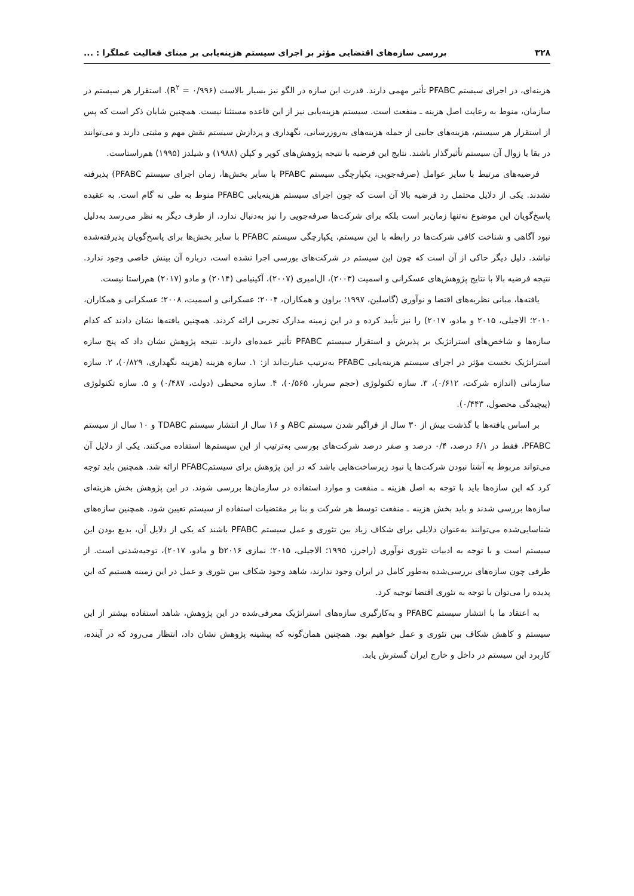۳۲۸ بررسی سازه‌های اقتضایی مؤثر بر اجرای سیستم هزینه‌یابی بر مبنای فعالیت عملگرا : ...
هزینه‌ای، در اجرای سیستم PFABC تأثیر مهمی دارند. قدرت این سازه در الگو نیز بسیار بالاست (R<sup>۲</sup> = ۰/۹۹۶). استقرار هر سیستم در سازمان، منوط به رعایت اصل هزینه ـ منفعت است. سیستم هزینه‌یابی نیز از این قاعده مستثنا نیست. همچنین شایان ذکر است که پس از استقرار هر سیستم، هزینه‌های جانبی از جمله هزینه‌های به‌روزرسانی، نگهداری و پردازش سیستم نقش مهم و مثبتی دارند و می‌توانند در بقا یا زوال آن سیستم تأثیرگذار باشند. نتایج این فرضیه با نتیجه پژوهش‌های کوپر و کپلن (۱۹۸۸) و شیلدز (۱۹۹۵) هم‌راستاست.
فرضیه‌های مرتبط با سایر عوامل (صرفه‌جویی، یکپارچگی سیستم PFABC با سایر بخش‌ها، زمان اجرای سیستم PFABC) پذیرفته نشدند. یکی از دلایل محتمل رد فرضیه بالا آن است که چون اجرای سیستم هزینه‌یابی PFABC منوط به طی نه گام است. به عقیده پاسخ‌گویان این موضوع نه‌تنها زمان‌بر است بلکه برای شرکت‌ها صرفه‌جویی را نیز به‌دنبال ندارد. از طرف دیگر به نظر می‌رسد به‌دلیل نبود آگاهی و شناخت کافی شرکت‌ها در رابطه با این سیستم، یکپارچگی سیستم PFABC با سایر بخش‌ها برای پاسخ‌گویان پذیرفته‌شده نباشد. دلیل دیگر حاکی از آن است که چون این سیستم در شرکت‌های بورسی اجرا نشده است، درباره آن بینش خاصی وجود ندارد. نتیجه فرضیه بالا با نتایج پژوهش‌های عسکرانی و اسمیت (۲۰۰۳)، ال‌امیری (۲۰۰۷)، آکینیامی (۲۰۱۴) و مادو (۲۰۱۷) هم‌راستا نیست.
یافته‌ها، مبانی نظریه‌های اقتضا و نوآوری (گاسلین، ۱۹۹۷؛ براون و همکاران، ۲۰۰۴؛ عسکرانی و اسمیت، ۲۰۰۸؛ عسکرانی و همکاران، ۲۰۱۰؛ الاجیلی، ۲۰۱۵ و مادو، ۲۰۱۷) را نیز تأیید کرده و در این زمینه مدارک تجربی ارائه کردند. همچنین یافته‌ها نشان دادند که کدام سازه‌ها و شاخص‌های استراتژیک بر پذیرش و استقرار سیستم PFABC تأثیر عمده‌ای دارند. نتیجه پژوهش نشان داد که پنج سازه استراتژیک نخست مؤثر در اجرای سیستم هزینه‌یابی PFABC به‌ترتیب عبارت‌اند از: ۱. سازه هزینه (هزینه نگهداری، ۰/۸۲۹)، ۲. سازه سازمانی (اندازه شرکت، ۰/۶۱۲)، ۳. سازه تکنولوژی (حجم سربار، ۰/۵۶۵)، ۴. سازه محیطی (دولت، ۰/۴۸۷) و ۵. سازه تکنولوژی (پیچیدگی محصول، ۰/۴۴۳).
بر اساس یافته‌ها با گذشت بیش از ۳۰ سال از فراگیر شدن سیستم ABC و ۱۶ سال از انتشار سیستم TDABC و ۱۰ سال از سیستم PFABC، فقط در ۶/۱ درصد، ۰/۴ درصد و صفر درصد شرکت‌های بورسی به‌ترتیب از این سیستم‌ها استفاده می‌کنند. یکی از دلایل آن می‌تواند مربوط به آشنا نبودن شرکت‌ها یا نبود زیرساخت‌هایی باشد که در این پژوهش برای سیستمPFABC ارائه شد. همچنین باید توجه کرد که این سازه‌ها باید با توجه به اصل هزینه ـ منفعت و موارد استفاده در سازمان‌ها بررسی شوند. در این پژوهش بخش هزینه‌ای سازه‌ها بررسی شدند و باید بخش هزینه ـ منفعت توسط هر شرکت و بنا بر مقتضیات استفاده از سیستم تعیین شود. همچنین سازه‌های شناسایی‌شده می‌توانند به‌عنوان دلایلی برای شکاف زیاد بین تئوری و عمل سیستم PFABC باشند که یکی از دلایل آن، بدیع بودن این سیستم است و با توجه به ادبیات تئوری نوآوری (راجرز، ۱۹۹۵؛ الاجیلی، ۲۰۱۵؛ نمازی b۲۰۱۶ و مادو، ۲۰۱۷)، توجیه‌شدنی است. از طرفی چون سازه‌های بررسی‌شده به‌طور کامل در ایران وجود ندارند، شاهد وجود شکاف بین تئوری و عمل در این زمینه هستیم که این پدیده را می‌توان با توجه به تئوری اقتضا توجیه کرد.
به اعتقاد ما با انتشار سیستم PFABC و به‌کارگیری سازه‌های استراتژیک معرفی‌شده در این پژوهش، شاهد استفاده بیشتر از این سیستم و کاهش شکاف بین تئوری و عمل خواهیم بود. همچنین همان‌گونه که پیشینه پژوهش نشان داد، انتظار می‌رود که در آینده، کاربرد این سیستم در داخل و خارج ایران گسترش یابد.